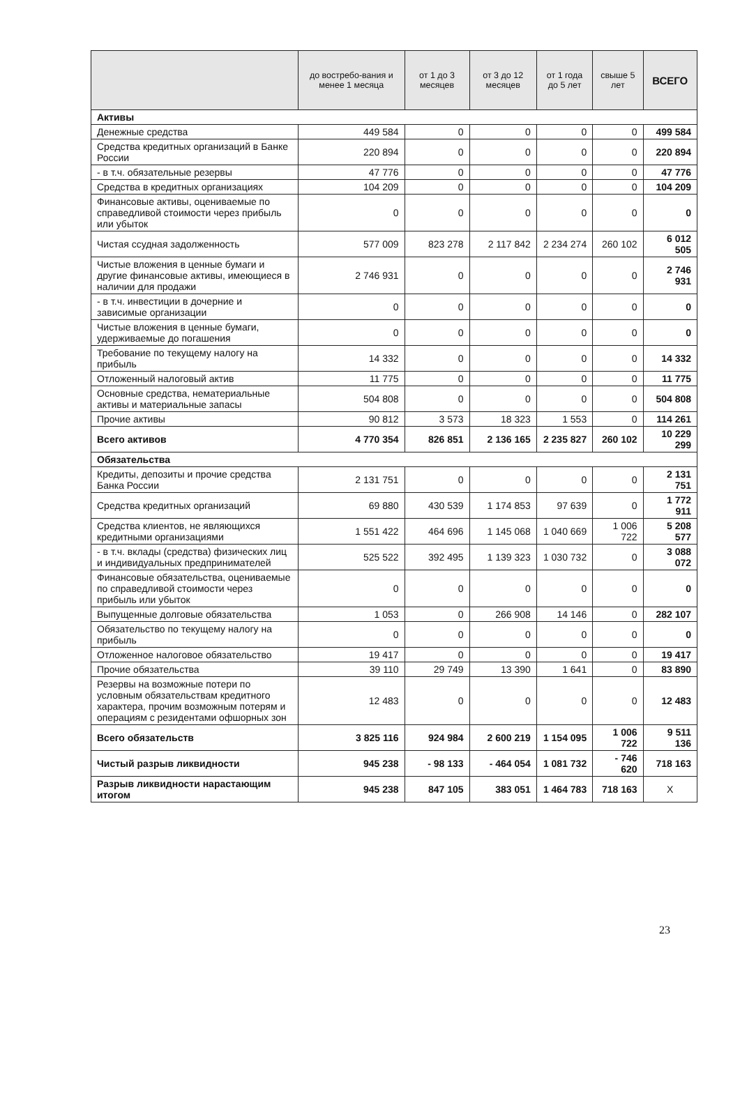| | до востребо-вания и менее 1 месяца | от 1 до 3 месяцев | от 3 до 12 месяцев | от 1 года до 5 лет | свыше 5 лет | ВСЕГО |
| --- | --- | --- | --- | --- | --- | --- |
| Активы | | | | | | |
| Денежные средства | 449 584 | 0 | 0 | 0 | 0 | 499 584 |
| Средства кредитных организаций в Банке России | 220 894 | 0 | 0 | 0 | 0 | 220 894 |
| - в т.ч. обязательные резервы | 47 776 | 0 | 0 | 0 | 0 | 47 776 |
| Средства в кредитных организациях | 104 209 | 0 | 0 | 0 | 0 | 104 209 |
| Финансовые активы, оцениваемые по справедливой стоимости через прибыль или убыток | 0 | 0 | 0 | 0 | 0 | 0 |
| Чистая ссудная задолженность | 577 009 | 823 278 | 2 117 842 | 2 234 274 | 260 102 | 6 012 505 |
| Чистые вложения в ценные бумаги и другие финансовые активы, имеющиеся в наличии для продажи | 2 746 931 | 0 | 0 | 0 | 0 | 2 746 931 |
| - в т.ч. инвестиции в дочерние и зависимые организации | 0 | 0 | 0 | 0 | 0 | 0 |
| Чистые вложения в ценные бумаги, удерживаемые до погашения | 0 | 0 | 0 | 0 | 0 | 0 |
| Требование по текущему налогу на прибыль | 14 332 | 0 | 0 | 0 | 0 | 14 332 |
| Отложенный налоговый актив | 11 775 | 0 | 0 | 0 | 0 | 11 775 |
| Основные средства, нематериальные активы и материальные запасы | 504 808 | 0 | 0 | 0 | 0 | 504 808 |
| Прочие активы | 90 812 | 3 573 | 18 323 | 1 553 | 0 | 114 261 |
| Всего активов | 4 770 354 | 826 851 | 2 136 165 | 2 235 827 | 260 102 | 10 229 299 |
| Обязательства | | | | | | |
| Кредиты, депозиты и прочие средства Банка России | 2 131 751 | 0 | 0 | 0 | 0 | 2 131 751 |
| Средства кредитных организаций | 69 880 | 430 539 | 1 174 853 | 97 639 | 0 | 1 772 911 |
| Средства клиентов, не являющихся кредитными организациями | 1 551 422 | 464 696 | 1 145 068 | 1 040 669 | 1 006 722 | 5 208 577 |
| - в т.ч. вклады (средства) физических лиц и индивидуальных предпринимателей | 525 522 | 392 495 | 1 139 323 | 1 030 732 | 0 | 3 088 072 |
| Финансовые обязательства, оцениваемые по справедливой стоимости через прибыль или убыток | 0 | 0 | 0 | 0 | 0 | 0 |
| Выпущенные долговые обязательства | 1 053 | 0 | 266 908 | 14 146 | 0 | 282 107 |
| Обязательство по текущему налогу на прибыль | 0 | 0 | 0 | 0 | 0 | 0 |
| Отложенное налоговое обязательство | 19 417 | 0 | 0 | 0 | 0 | 19 417 |
| Прочие обязательства | 39 110 | 29 749 | 13 390 | 1 641 | 0 | 83 890 |
| Резервы на возможные потери по условным обязательствам кредитного характера, прочим возможным потерям и операциям с резидентами офшорных зон | 12 483 | 0 | 0 | 0 | 0 | 12 483 |
| Всего обязательств | 3 825 116 | 924 984 | 2 600 219 | 1 154 095 | 1 006 722 | 9 511 136 |
| Чистый разрыв ликвидности | 945 238 | - 98 133 | - 464 054 | 1 081 732 | - 746 620 | 718 163 |
| Разрыв ликвидности нарастающим итогом | 945 238 | 847 105 | 383 051 | 1 464 783 | 718 163 | Х |
23